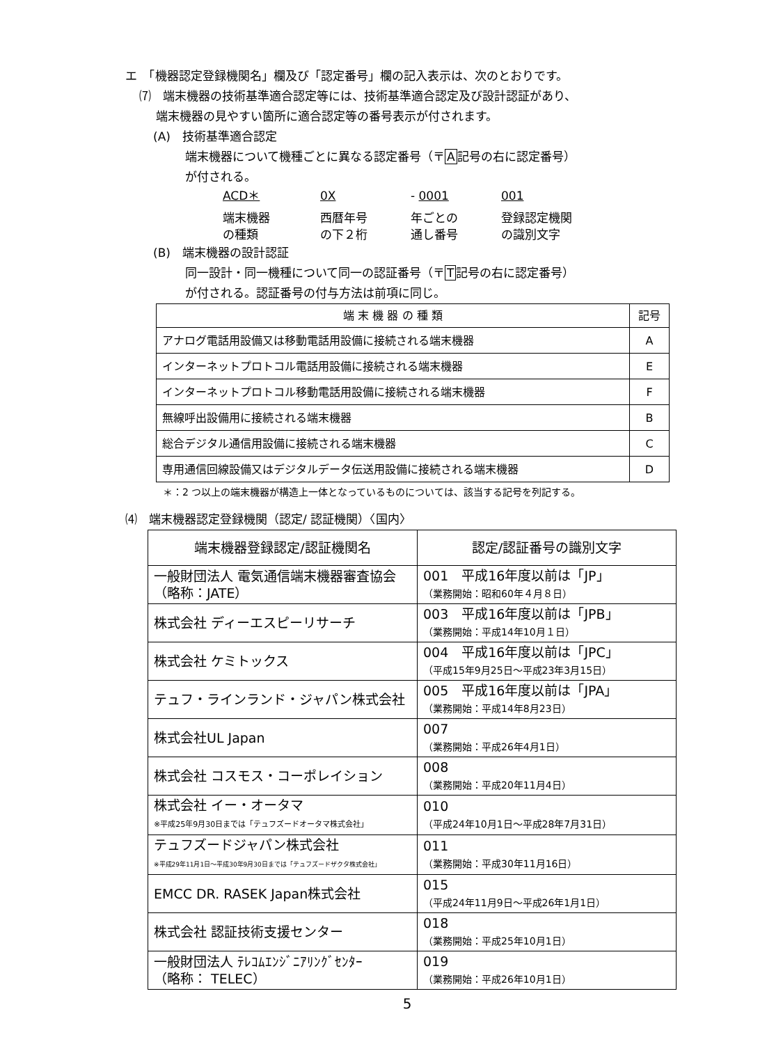エ　「機器認定登録機関名」欄及び「認定番号」欄の記入表示は、次のとおりです。
⑺　端末機器の技術基準適合認定等には、技術基準適合認定及び設計認証があり、
端末機器の見やすい箇所に適合認定等の番号表示が付されます。
(A)　技術基準適合認定
端末機器について機種ごとに異なる認定番号（〒A記号の右に認定番号）
が付される。
ACD＊ 0X - 0001 001
端末機器
の種類 西暦年号
の下２桁 年ごとの
通し番号 登録認定機関
の識別文字
(B)　端末機器の設計認証
同一設計・同一機種について同一の認証番号（〒T記号の右に認定番号）
が付される。認証番号の付与方法は前項に同じ。
| 端 末 機 器 の 種 類 | 記号 |
| --- | --- |
| アナログ電話用設備又は移動電話用設備に接続される端末機器 | A |
| インターネットプロトコル電話用設備に接続される端末機器 | E |
| インターネットプロトコル移動電話用設備に接続される端末機器 | F |
| 無線呼出設備用に接続される端末機器 | B |
| 総合デジタル通信用設備に接続される端末機器 | C |
| 専用通信回線設備又はデジタルデータ伝送用設備に接続される端末機器 | D |
＊：2 つ以上の端末機器が構造上一体となっているものについては、該当する記号を列記する。
⑷　端末機器認定登録機関（認定/ 認証機関）〈国内〉
| 端末機器登録認定/認証機関名 | 認定/認証番号の識別文字 |
| 一般財団法人 電気通信端末機器審査協会 （略称：JATE） | 001 平成16年度以前は「JP」 （業務開始：昭和60年４月８日） |
| 株式会社 ディーエスピーリサーチ | 003 平成16年度以前は「JPB」 （業務開始：平成14年10月１日） |
| 株式会社 ケミトックス | 004 平成16年度以前は「JPC」 （平成15年9月25日～平成23年3月15日） |
| テュフ・ラインランド・ジャパン株式会社 | 005 平成16年度以前は「JPA」 （業務開始：平成14年8月23日） |
| 株式会社UL Japan | 007 （業務開始：平成26年4月1日） |
| 株式会社 コスモス・コーポレイション | 008 （業務開始：平成20年11月4日） |
| 株式会社 イー・オータマ ※平成25年9月30日までは「テュフズードオータマ株式会社」 | 010 （平成24年10月1日～平成28年7月31日） |
| テュフズードジャパン株式会社 ※平成29年11月1日～平成30年9月30日までは「テュフズードザクタ株式会社」 | 011 （業務開始：平成30年11月16日） |
| EMCC DR. RASEK Japan株式会社 | 015 （平成24年11月9日～平成26年1月1日） |
| 株式会社 認証技術支援センター | 018 （業務開始：平成25年10月1日） |
| 一般財団法人 ﾃﾚｺﾑｴﾝｼﾞﾆｱﾘﾝｸﾞｾﾝﾀｰ （略称： TELEC） | 019 （業務開始：平成26年10月1日） |
5